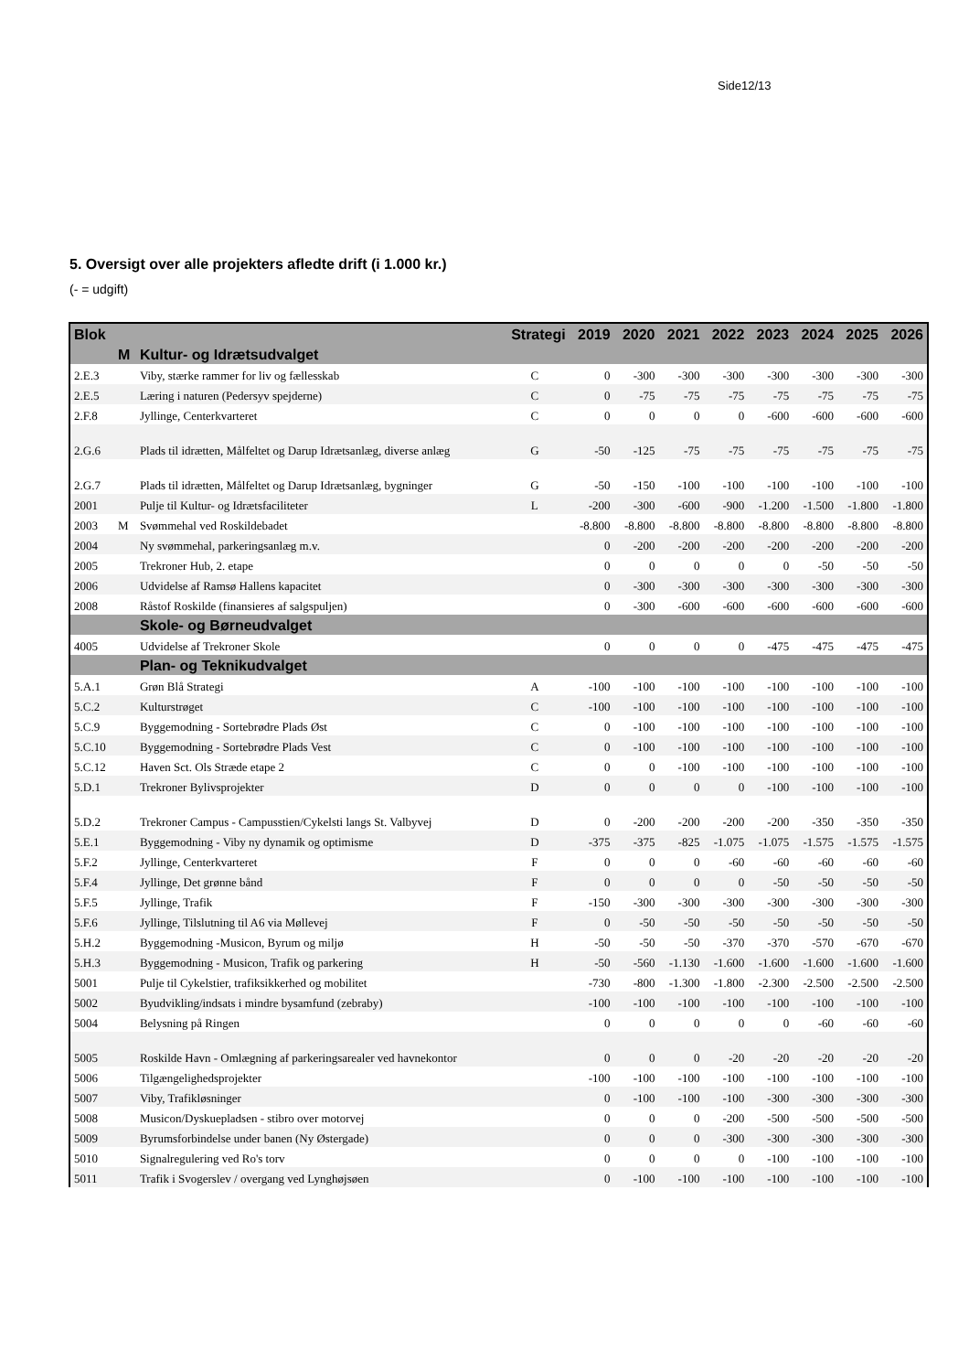Side12/13
5. Oversigt over alle projekters afledte drift (i 1.000 kr.)
(- = udgift)
| Blok | | | Strategi | 2019 | 2020 | 2021 | 2022 | 2023 | 2024 | 2025 | 2026 |
| --- | --- | --- | --- | --- | --- | --- | --- | --- | --- | --- | --- |
| | M | Kultur- og Idrætsudvalget | | | | | | | | | |
| 2.E.3 | | Viby, stærke rammer for liv og fællesskab | C | 0 | -300 | -300 | -300 | -300 | -300 | -300 | -300 |
| 2.E.5 | | Læring i naturen (Pedersyv spejderne) | C | 0 | -75 | -75 | -75 | -75 | -75 | -75 | -75 |
| 2.F.8 | | Jyllinge, Centerkvarteret | C | 0 | 0 | 0 | 0 | -600 | -600 | -600 | -600 |
| 2.G.6 | | Plads til idrætten, Målfeltet og Darup Idrætsanlæg, diverse anlæg | G | -50 | -125 | -75 | -75 | -75 | -75 | -75 | -75 |
| 2.G.7 | | Plads til idrætten, Målfeltet og Darup Idrætsanlæg, bygninger | G | -50 | -150 | -100 | -100 | -100 | -100 | -100 | -100 |
| 2001 | | Pulje til Kultur- og Idrætsfaciliteter | L | -200 | -300 | -600 | -900 | -1.200 | -1.500 | -1.800 | -1.800 |
| 2003 | M | Svømmehal ved Roskildebadet | | -8.800 | -8.800 | -8.800 | -8.800 | -8.800 | -8.800 | -8.800 | -8.800 |
| 2004 | | Ny svømmehal, parkeringsanlæg m.v. | | 0 | -200 | -200 | -200 | -200 | -200 | -200 | -200 |
| 2005 | | Trekroner Hub, 2. etape | | 0 | 0 | 0 | 0 | 0 | -50 | -50 | -50 |
| 2006 | | Udvidelse af Ramsø Hallens kapacitet | | 0 | -300 | -300 | -300 | -300 | -300 | -300 | -300 |
| 2008 | | Råstof Roskilde (finansieres af salgspuljen) | | 0 | -300 | -600 | -600 | -600 | -600 | -600 | -600 |
| | | Skole- og Børneudvalget | | | | | | | | | |
| 4005 | | Udvidelse af Trekroner Skole | | 0 | 0 | 0 | 0 | -475 | -475 | -475 | -475 |
| | | Plan- og Teknikudvalget | | | | | | | | | |
| 5.A.1 | | Grøn Blå Strategi | A | -100 | -100 | -100 | -100 | -100 | -100 | -100 | -100 |
| 5.C.2 | | Kulturstrøget | C | -100 | -100 | -100 | -100 | -100 | -100 | -100 | -100 |
| 5.C.9 | | Byggemodning - Sortebrødre Plads Øst | C | 0 | -100 | -100 | -100 | -100 | -100 | -100 | -100 |
| 5.C.10 | | Byggemodning - Sortebrødre Plads Vest | C | 0 | -100 | -100 | -100 | -100 | -100 | -100 | -100 |
| 5.C.12 | | Haven Sct. Ols Stræde etape 2 | C | 0 | 0 | -100 | -100 | -100 | -100 | -100 | -100 |
| 5.D.1 | | Trekroner Bylivsprojekter | D | 0 | 0 | 0 | 0 | -100 | -100 | -100 | -100 |
| 5.D.2 | | Trekroner Campus - Campusstien/Cykelsti langs St. Valbyvej | D | 0 | -200 | -200 | -200 | -200 | -350 | -350 | -350 |
| 5.E.1 | | Byggemodning - Viby ny dynamik og optimisme | D | -375 | -375 | -825 | -1.075 | -1.075 | -1.575 | -1.575 | -1.575 |
| 5.F.2 | | Jyllinge, Centerkvarteret | F | 0 | 0 | 0 | -60 | -60 | -60 | -60 | -60 |
| 5.F.4 | | Jyllinge, Det grønne bånd | F | 0 | 0 | 0 | 0 | -50 | -50 | -50 | -50 |
| 5.F.5 | | Jyllinge, Trafik | F | -150 | -300 | -300 | -300 | -300 | -300 | -300 | -300 |
| 5.F.6 | | Jyllinge, Tilslutning til A6 via Møllevej | F | 0 | -50 | -50 | -50 | -50 | -50 | -50 | -50 |
| 5.H.2 | | Byggemodning -Musicon, Byrum og miljø | H | -50 | -50 | -50 | -370 | -370 | -570 | -670 | -670 |
| 5.H.3 | | Byggemodning - Musicon, Trafik og parkering | H | -50 | -560 | -1.130 | -1.600 | -1.600 | -1.600 | -1.600 | -1.600 |
| 5001 | | Pulje til Cykelstier, trafiksikkerhed og mobilitet | | -730 | -800 | -1.300 | -1.800 | -2.300 | -2.500 | -2.500 | -2.500 |
| 5002 | | Byudvikling/indsats i mindre bysamfund (zebraby) | | -100 | -100 | -100 | -100 | -100 | -100 | -100 | -100 |
| 5004 | | Belysning på Ringen | | 0 | 0 | 0 | 0 | 0 | -60 | -60 | -60 |
| 5005 | | Roskilde Havn - Omlægning af parkeringsarealer ved havnekontor | | 0 | 0 | 0 | -20 | -20 | -20 | -20 | -20 |
| 5006 | | Tilgængelighedsprojekter | | -100 | -100 | -100 | -100 | -100 | -100 | -100 | -100 |
| 5007 | | Viby, Trafikløsninger | | 0 | -100 | -100 | -100 | -300 | -300 | -300 | -300 |
| 5008 | | Musicon/Dyskuepladsen - stibro over motorvej | | 0 | 0 | 0 | -200 | -500 | -500 | -500 | -500 |
| 5009 | | Byrumsforbindelse under banen (Ny Østergade) | | 0 | 0 | 0 | -300 | -300 | -300 | -300 | -300 |
| 5010 | | Signalregulering ved Ro's torv | | 0 | 0 | 0 | 0 | -100 | -100 | -100 | -100 |
| 5011 | | Trafik i Svogerslev / overgang ved Lynghøjsøen | | 0 | -100 | -100 | -100 | -100 | -100 | -100 | -100 |